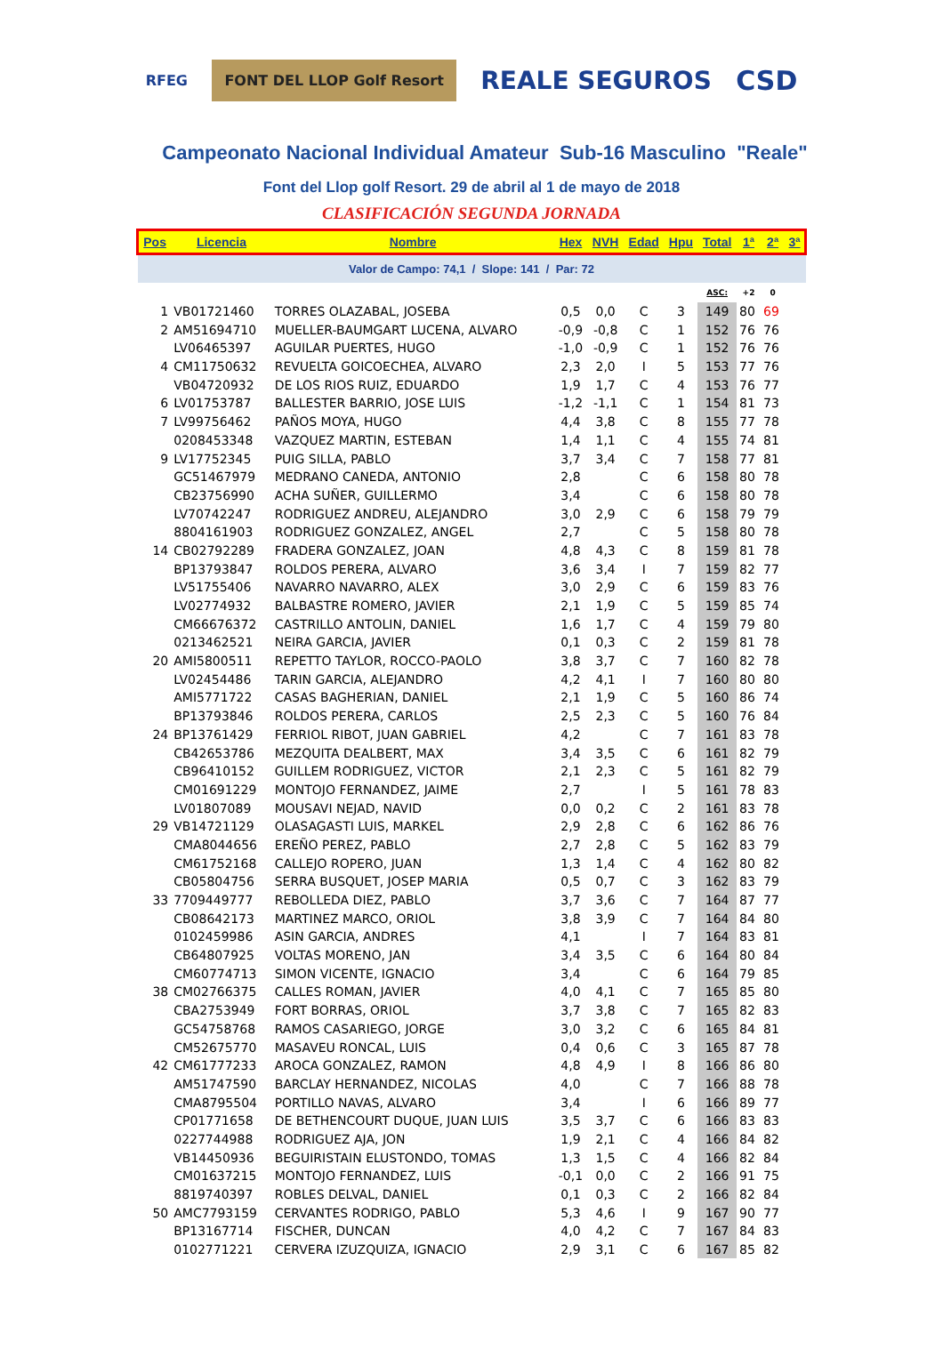RFEG
FONT DEL LLOP Golf Resort
REALE SEGUROS CSD
Campeonato Nacional Individual Amateur Sub-16 Masculino "Reale"
Font del Llop golf Resort. 29 de abril al 1 de mayo de 2018
CLASIFICACIÓN SEGUNDA JORNADA
| Pos | Licencia | Nombre | Hex | NVH | Edad | Hpu | Total | 1ª | 2ª | 3ª |
| --- | --- | --- | --- | --- | --- | --- | --- | --- | --- | --- |
| Valor de Campo: 74,1 / Slope: 141 / Par: 72 | | | | | | | | | | |
| | | | | | | | ASC: | +2 | 0 | |
| 1 | VB01721460 | TORRES OLAZABAL, JOSEBA | 0,5 | 0,0 | C | 3 | 149 | 80 | 69 | |
| 2 | AM51694710 | MUELLER-BAUMGART LUCENA, ALVARO | -0,9 | -0,8 | C | 1 | 152 | 76 | 76 | |
| | LV06465397 | AGUILAR PUERTES, HUGO | -1,0 | -0,9 | C | 1 | 152 | 76 | 76 | |
| 4 | CM11750632 | REVUELTA GOICOECHEA, ALVARO | 2,3 | 2,0 | I | 5 | 153 | 77 | 76 | |
| | VB04720932 | DE LOS RIOS RUIZ, EDUARDO | 1,9 | 1,7 | C | 4 | 153 | 76 | 77 | |
| 6 | LV01753787 | BALLESTER BARRIO, JOSE LUIS | -1,2 | -1,1 | C | 1 | 154 | 81 | 73 | |
| 7 | LV99756462 | PAÑOS MOYA, HUGO | 4,4 | 3,8 | C | 8 | 155 | 77 | 78 | |
| | 0208453348 | VAZQUEZ MARTIN, ESTEBAN | 1,4 | 1,1 | C | 4 | 155 | 74 | 81 | |
| 9 | LV17752345 | PUIG SILLA, PABLO | 3,7 | 3,4 | C | 7 | 158 | 77 | 81 | |
| | GC51467979 | MEDRANO CANEDA, ANTONIO | 2,8 | | C | 6 | 158 | 80 | 78 | |
| | CB23756990 | ACHA SUÑER, GUILLERMO | 3,4 | | C | 6 | 158 | 80 | 78 | |
| | LV70742247 | RODRIGUEZ ANDREU, ALEJANDRO | 3,0 | 2,9 | C | 6 | 158 | 79 | 79 | |
| | 8804161903 | RODRIGUEZ GONZALEZ, ANGEL | 2,7 | | C | 5 | 158 | 80 | 78 | |
| 14 | CB02792289 | FRADERA GONZALEZ, JOAN | 4,8 | 4,3 | C | 8 | 159 | 81 | 78 | |
| | BP13793847 | ROLDOS PERERA, ALVARO | 3,6 | 3,4 | I | 7 | 159 | 82 | 77 | |
| | LV51755406 | NAVARRO NAVARRO, ALEX | 3,0 | 2,9 | C | 6 | 159 | 83 | 76 | |
| | LV02774932 | BALBASTRE ROMERO, JAVIER | 2,1 | 1,9 | C | 5 | 159 | 85 | 74 | |
| | CM66676372 | CASTRILLO ANTOLIN, DANIEL | 1,6 | 1,7 | C | 4 | 159 | 79 | 80 | |
| | 0213462521 | NEIRA GARCIA, JAVIER | 0,1 | 0,3 | C | 2 | 159 | 81 | 78 | |
| 20 | AMI5800511 | REPETTO TAYLOR, ROCCO-PAOLO | 3,8 | 3,7 | C | 7 | 160 | 82 | 78 | |
| | LV02454486 | TARIN GARCIA, ALEJANDRO | 4,2 | 4,1 | I | 7 | 160 | 80 | 80 | |
| | AMI5771722 | CASAS BAGHERIAN, DANIEL | 2,1 | 1,9 | C | 5 | 160 | 86 | 74 | |
| | BP13793846 | ROLDOS PERERA, CARLOS | 2,5 | 2,3 | C | 5 | 160 | 76 | 84 | |
| 24 | BP13761429 | FERRIOL RIBOT, JUAN GABRIEL | 4,2 | | C | 7 | 161 | 83 | 78 | |
| | CB42653786 | MEZQUITA DEALBERT, MAX | 3,4 | 3,5 | C | 6 | 161 | 82 | 79 | |
| | CB96410152 | GUILLEM RODRIGUEZ, VICTOR | 2,1 | 2,3 | C | 5 | 161 | 82 | 79 | |
| | CM01691229 | MONTOJO FERNANDEZ, JAIME | 2,7 | | I | 5 | 161 | 78 | 83 | |
| | LV01807089 | MOUSAVI NEJAD, NAVID | 0,0 | 0,2 | C | 2 | 161 | 83 | 78 | |
| 29 | VB14721129 | OLASAGASTI LUIS, MARKEL | 2,9 | 2,8 | C | 6 | 162 | 86 | 76 | |
| | CMA8044656 | EREÑO PEREZ, PABLO | 2,7 | 2,8 | C | 5 | 162 | 83 | 79 | |
| | CM61752168 | CALLEJO ROPERO, JUAN | 1,3 | 1,4 | C | 4 | 162 | 80 | 82 | |
| | CB05804756 | SERRA BUSQUET, JOSEP MARIA | 0,5 | 0,7 | C | 3 | 162 | 83 | 79 | |
| 33 | 7709449777 | REBOLLEDA DIEZ, PABLO | 3,7 | 3,6 | C | 7 | 164 | 87 | 77 | |
| | CB08642173 | MARTINEZ MARCO, ORIOL | 3,8 | 3,9 | C | 7 | 164 | 84 | 80 | |
| | 0102459986 | ASIN GARCIA, ANDRES | 4,1 | | I | 7 | 164 | 83 | 81 | |
| | CB64807925 | VOLTAS MORENO, JAN | 3,4 | 3,5 | C | 6 | 164 | 80 | 84 | |
| | CM60774713 | SIMON VICENTE, IGNACIO | 3,4 | | C | 6 | 164 | 79 | 85 | |
| 38 | CM02766375 | CALLES ROMAN, JAVIER | 4,0 | 4,1 | C | 7 | 165 | 85 | 80 | |
| | CBA2753949 | FORT BORRAS, ORIOL | 3,7 | 3,8 | C | 7 | 165 | 82 | 83 | |
| | GC54758768 | RAMOS CASARIEGO, JORGE | 3,0 | 3,2 | C | 6 | 165 | 84 | 81 | |
| | CM52675770 | MASAVEU RONCAL, LUIS | 0,4 | 0,6 | C | 3 | 165 | 87 | 78 | |
| 42 | CM61777233 | AROCA GONZALEZ, RAMON | 4,8 | 4,9 | I | 8 | 166 | 86 | 80 | |
| | AM51747590 | BARCLAY HERNANDEZ, NICOLAS | 4,0 | | C | 7 | 166 | 88 | 78 | |
| | CMA8795504 | PORTILLO NAVAS, ALVARO | 3,4 | | I | 6 | 166 | 89 | 77 | |
| | CP01771658 | DE BETHENCOURT DUQUE, JUAN LUIS | 3,5 | 3,7 | C | 6 | 166 | 83 | 83 | |
| | 0227744988 | RODRIGUEZ AJA, JON | 1,9 | 2,1 | C | 4 | 166 | 84 | 82 | |
| | VB14450936 | BEGUIRISTAIN ELUSTONDO, TOMAS | 1,3 | 1,5 | C | 4 | 166 | 82 | 84 | |
| | CM01637215 | MONTOJO FERNANDEZ, LUIS | -0,1 | 0,0 | C | 2 | 166 | 91 | 75 | |
| | 8819740397 | ROBLES DELVAL, DANIEL | 0,1 | 0,3 | C | 2 | 166 | 82 | 84 | |
| 50 | AMC7793159 | CERVANTES RODRIGO, PABLO | 5,3 | 4,6 | I | 9 | 167 | 90 | 77 | |
| | BP13167714 | FISCHER, DUNCAN | 4,0 | 4,2 | C | 7 | 167 | 84 | 83 | |
| | 0102771221 | CERVERA IZUZQUIZA, IGNACIO | 2,9 | 3,1 | C | 6 | 167 | 85 | 82 | |